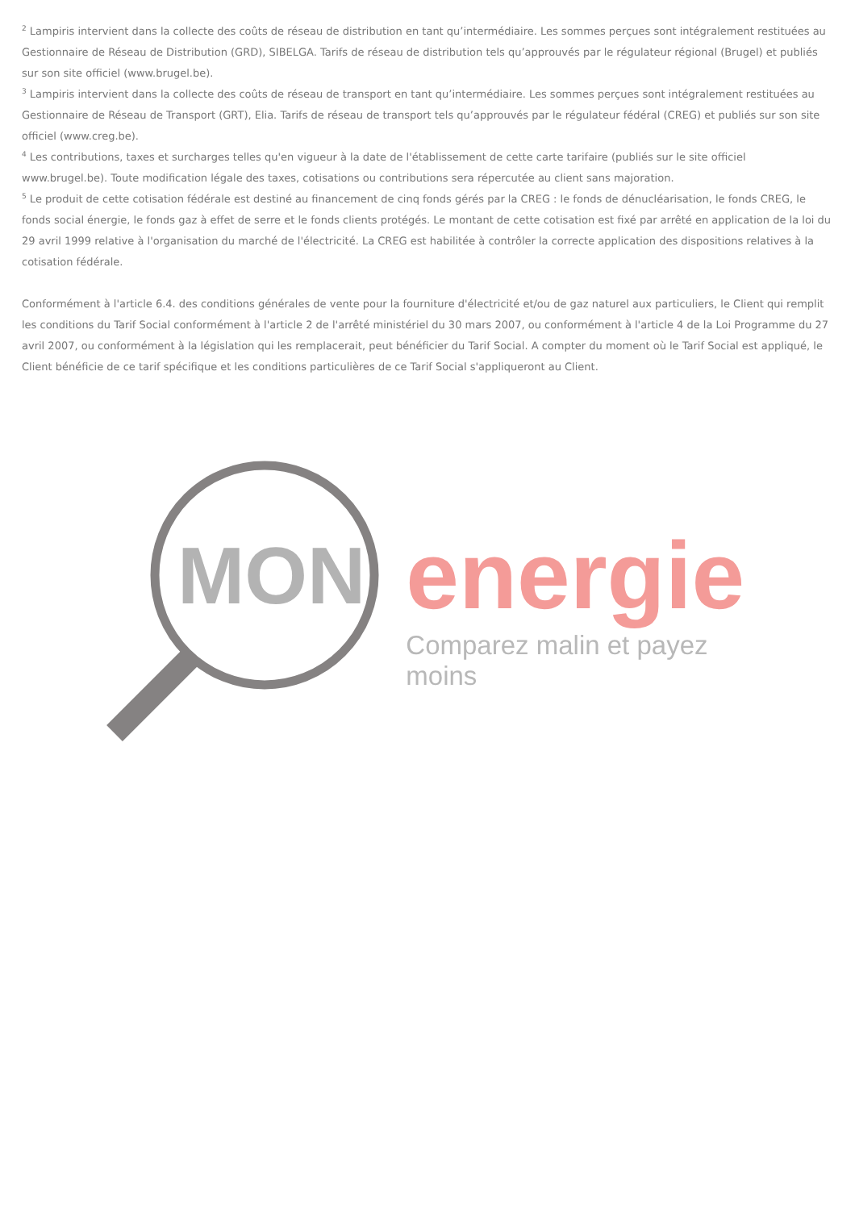<sup>2</sup> Lampiris intervient dans la collecte des coûts de réseau de distribution en tant qu’intermédiaire. Les sommes perçues sont intégralement restituées au Gestionnaire de Réseau de Distribution (GRD), SIBELGA. Tarifs de réseau de distribution tels qu’approuvés par le régulateur régional (Brugel) et publiés sur son site officiel (www.brugel.be).
<sup>3</sup> Lampiris intervient dans la collecte des coûts de réseau de transport en tant qu’intermédiaire. Les sommes perçues sont intégralement restituées au Gestionnaire de Réseau de Transport (GRT), Elia. Tarifs de réseau de transport tels qu’approuvés par le régulateur fédéral (CREG) et publiés sur son site officiel (www.creg.be).
<sup>4</sup> Les contributions, taxes et surcharges telles qu'en vigueur à la date de l'établissement de cette carte tarifaire (publiés sur le site officiel www.brugel.be). Toute modification légale des taxes, cotisations ou contributions sera répercutée au client sans majoration.
<sup>5</sup> Le produit de cette cotisation fédérale est destiné au financement de cinq fonds gérés par la CREG : le fonds de dénucléarisation, le fonds CREG, le fonds social énergie, le fonds gaz à effet de serre et le fonds clients protégés. Le montant de cette cotisation est fixé par arrêté en application de la loi du 29 avril 1999 relative à l'organisation du marché de l'électricité. La CREG est habilitée à contrôler la correcte application des dispositions relatives à la cotisation fédérale.
Conformément à l'article 6.4. des conditions générales de vente pour la fourniture d'électricité et/ou de gaz naturel aux particuliers, le Client qui remplit les conditions du Tarif Social conformément à l'article 2 de l'arrêté ministériel du 30 mars 2007, ou conformément à l'article 4 de la Loi Programme du 27 avril 2007, ou conformément à la législation qui les remplacerait, peut bénéficier du Tarif Social. A compter du moment où le Tarif Social est appliqué, le Client bénéficie de ce tarif spécifique et les conditions particulières de ce Tarif Social s'appliqueront au Client.
MON
energie
Comparez malin et payez moins